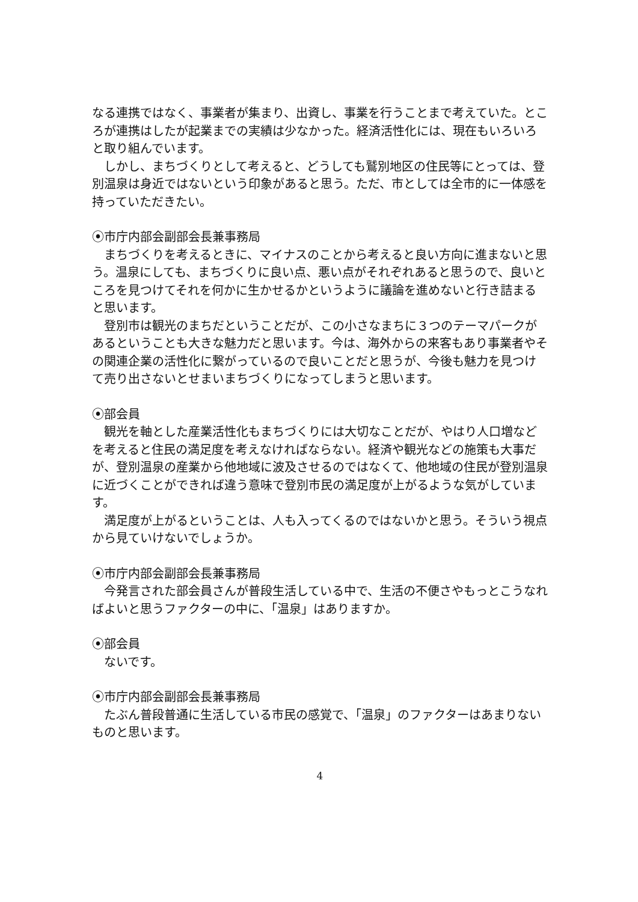なる連携ではなく、事業者が集まり、出資し、事業を行うことまで考えていた。ところが連携はしたが起業までの実績は少なかった。経済活性化には、現在もいろいろと取り組んでいます。
しかし、まちづくりとして考えると、どうしても鷲別地区の住民等にとっては、登別温泉は身近ではないという印象があると思う。ただ、市としては全市的に一体感を持っていただきたい。
⦿市庁内部会副部会長兼事務局
まちづくりを考えるときに、マイナスのことから考えると良い方向に進まないと思う。温泉にしても、まちづくりに良い点、悪い点がそれぞれあると思うので、良いところを見つけてそれを何かに生かせるかというように議論を進めないと行き詰まると思います。
登別市は観光のまちだということだが、この小さなまちに３つのテーマパークがあるということも大きな魅力だと思います。今は、海外からの来客もあり事業者やその関連企業の活性化に繋がっているので良いことだと思うが、今後も魅力を見つけて売り出さないとせまいまちづくりになってしまうと思います。
⦿部会員
観光を軸とした産業活性化もまちづくりには大切なことだが、やはり人口増などを考えると住民の満足度を考えなければならない。経済や観光などの施策も大事だが、登別温泉の産業から他地域に波及させるのではなくて、他地域の住民が登別温泉に近づくことができれば違う意味で登別市民の満足度が上がるような気がしています。
満足度が上がるということは、人も入ってくるのではないかと思う。そういう視点から見ていけないでしょうか。
⦿市庁内部会副部会長兼事務局
今発言された部会員さんが普段生活している中で、生活の不便さやもっとこうなればよいと思うファクターの中に、「温泉」はありますか。
⦿部会員
ないです。
⦿市庁内部会副部会長兼事務局
たぶん普段普通に生活している市民の感覚で、「温泉」のファクターはあまりないものと思います。
4